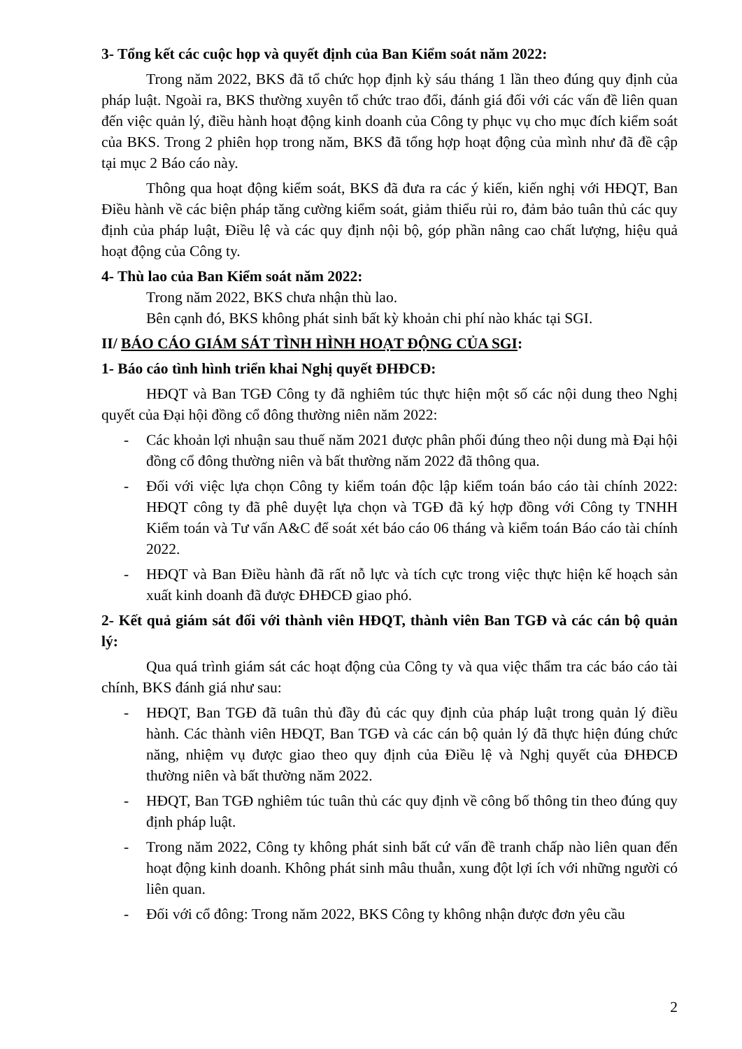3- Tổng kết các cuộc họp và quyết định của Ban Kiểm soát năm 2022:
Trong năm 2022, BKS đã tổ chức họp định kỳ sáu tháng 1 lần theo đúng quy định của pháp luật. Ngoài ra, BKS thường xuyên tổ chức trao đổi, đánh giá đối với các vấn đề liên quan đến việc quản lý, điều hành hoạt động kinh doanh của Công ty phục vụ cho mục đích kiểm soát của BKS. Trong 2 phiên họp trong năm, BKS đã tổng hợp hoạt động của mình như đã đề cập tại mục 2 Báo cáo này.
Thông qua hoạt động kiểm soát, BKS đã đưa ra các ý kiến, kiến nghị với HĐQT, Ban Điều hành về các biện pháp tăng cường kiểm soát, giảm thiểu rủi ro, đảm bảo tuân thủ các quy định của pháp luật, Điều lệ và các quy định nội bộ, góp phần nâng cao chất lượng, hiệu quả hoạt động của Công ty.
4- Thù lao của Ban Kiểm soát năm 2022:
Trong năm 2022, BKS chưa nhận thù lao.
Bên cạnh đó, BKS không phát sinh bất kỳ khoản chi phí nào khác tại SGI.
II/ BÁO CÁO GIÁM SÁT TÌNH HÌNH HOẠT ĐỘNG CỦA SGI:
1- Báo cáo tình hình triển khai Nghị quyết ĐHĐCĐ:
HĐQT và Ban TGĐ Công ty đã nghiêm túc thực hiện một số các nội dung theo Nghị quyết của Đại hội đồng cổ đông thường niên năm 2022:
- Các khoản lợi nhuận sau thuế năm 2021 được phân phối đúng theo nội dung mà Đại hội đồng cổ đông thường niên và bất thường năm 2022 đã thông qua.
- Đối với việc lựa chọn Công ty kiểm toán độc lập kiểm toán báo cáo tài chính 2022: HĐQT công ty đã phê duyệt lựa chọn và TGĐ đã ký hợp đồng với Công ty TNHH Kiểm toán và Tư vấn A&C để soát xét báo cáo 06 tháng và kiểm toán Báo cáo tài chính 2022.
- HĐQT và Ban Điều hành đã rất nỗ lực và tích cực trong việc thực hiện kế hoạch sản xuất kinh doanh đã được ĐHĐCĐ giao phó.
2- Kết quả giám sát đối với thành viên HĐQT, thành viên Ban TGĐ và các cán bộ quản lý:
Qua quá trình giám sát các hoạt động của Công ty và qua việc thẩm tra các báo cáo tài chính, BKS đánh giá như sau:
- HĐQT, Ban TGĐ đã tuân thủ đầy đủ các quy định của pháp luật trong quản lý điều hành. Các thành viên HĐQT, Ban TGĐ và các cán bộ quản lý đã thực hiện đúng chức năng, nhiệm vụ được giao theo quy định của Điều lệ và Nghị quyết của ĐHĐCĐ thường niên và bất thường năm 2022.
- HĐQT, Ban TGĐ nghiêm túc tuân thủ các quy định về công bố thông tin theo đúng quy định pháp luật.
- Trong năm 2022, Công ty không phát sinh bất cứ vấn đề tranh chấp nào liên quan đến hoạt động kinh doanh. Không phát sinh mâu thuẫn, xung đột lợi ích với những người có liên quan.
- Đối với cổ đông: Trong năm 2022, BKS Công ty không nhận được đơn yêu cầu
2